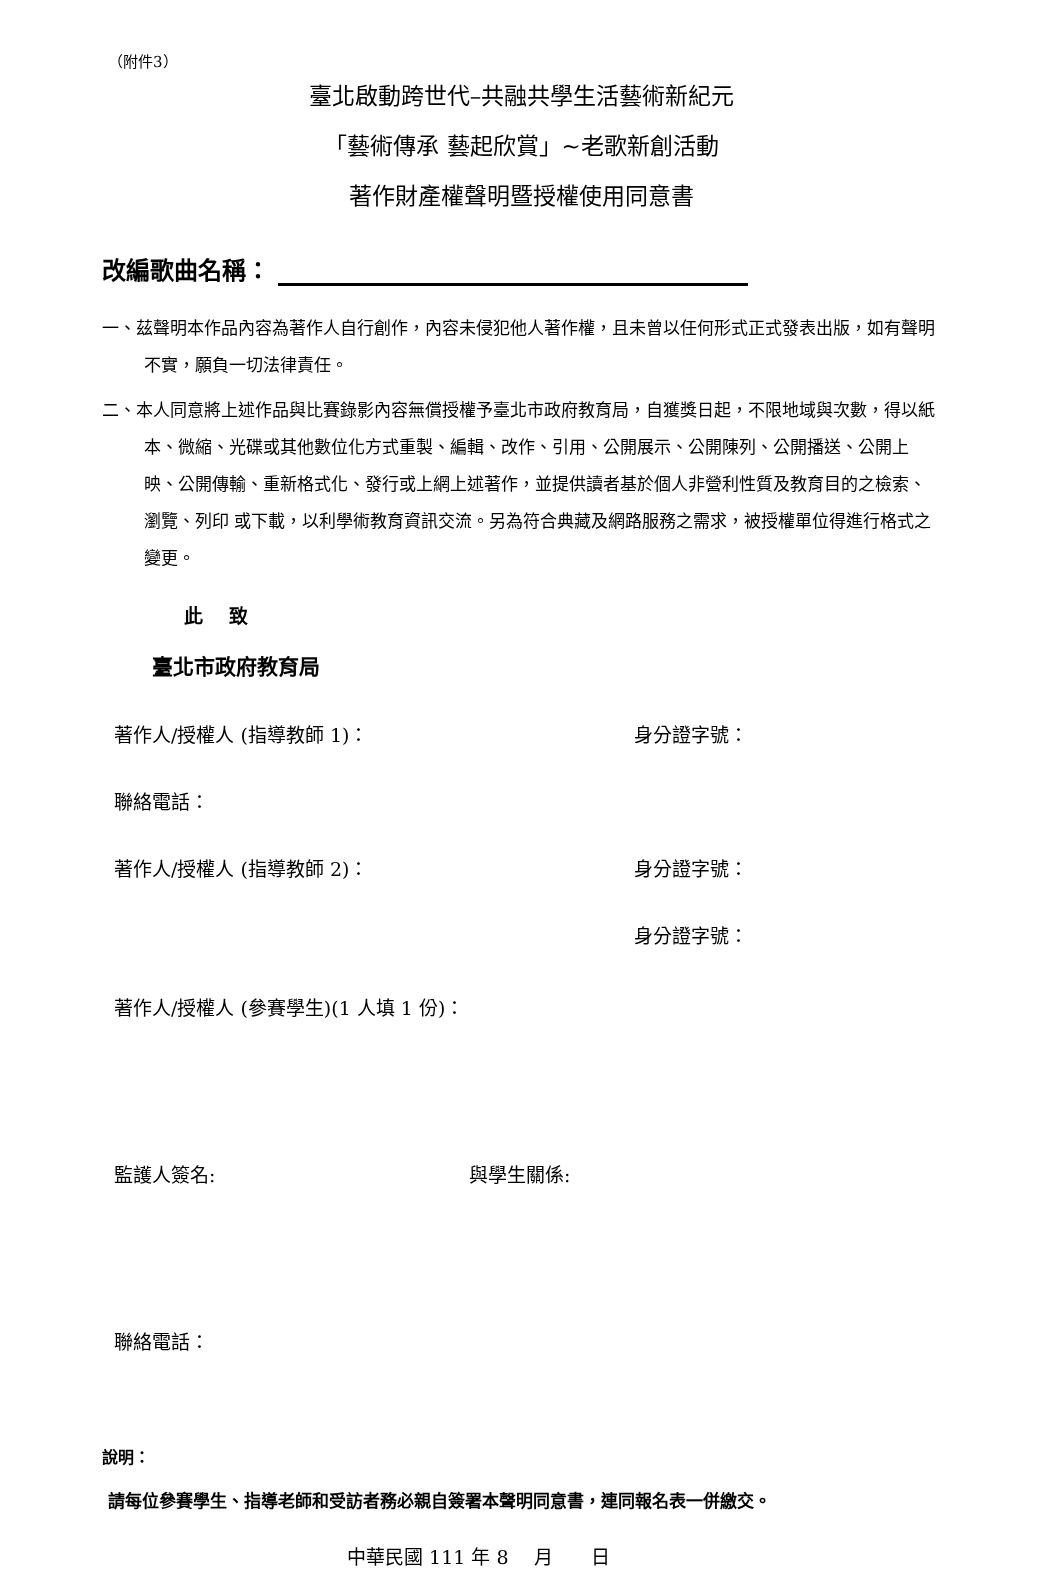（附件3）
臺北啟動跨世代–共融共學生活藝術新紀元
「藝術傳承 藝起欣賞」~老歌新創活動
著作財產權聲明暨授權使用同意書
改編歌曲名稱：
一、茲聲明本作品內容為著作人自行創作，內容未侵犯他人著作權，且未曾以任何形式正式發表出版，如有聲明不實，願負一切法律責任。
二、本人同意將上述作品與比賽錄影內容無償授權予臺北市政府教育局，自獲獎日起，不限地域與次數，得以紙本、微縮、光碟或其他數位化方式重製、編輯、改作、引用、公開展示、公開陳列、公開播送、公開上映、公開傳輸、重新格式化、發行或上網上述著作，並提供讀者基於個人非營利性質及教育目的之檢索、瀏覽、列印 或下載，以利學術教育資訊交流。另為符合典藏及網路服務之需求，被授權單位得進行格式之變更。
此　 致
臺北市政府教育局
著作人/授權人 (指導教師 1)： 身分證字號：
聯絡電話：
著作人/授權人 (指導教師 2)： 身分證字號：
身分證字號：
著作人/授權人 (參賽學生)(1 人填 1 份)：
監護人簽名: 與學生關係:
聯絡電話：
說明：
請每位參賽學生、指導老師和受訪者務必親自簽署本聲明同意書，連同報名表一併繳交。
中華民國 111 年 8　 月　　日